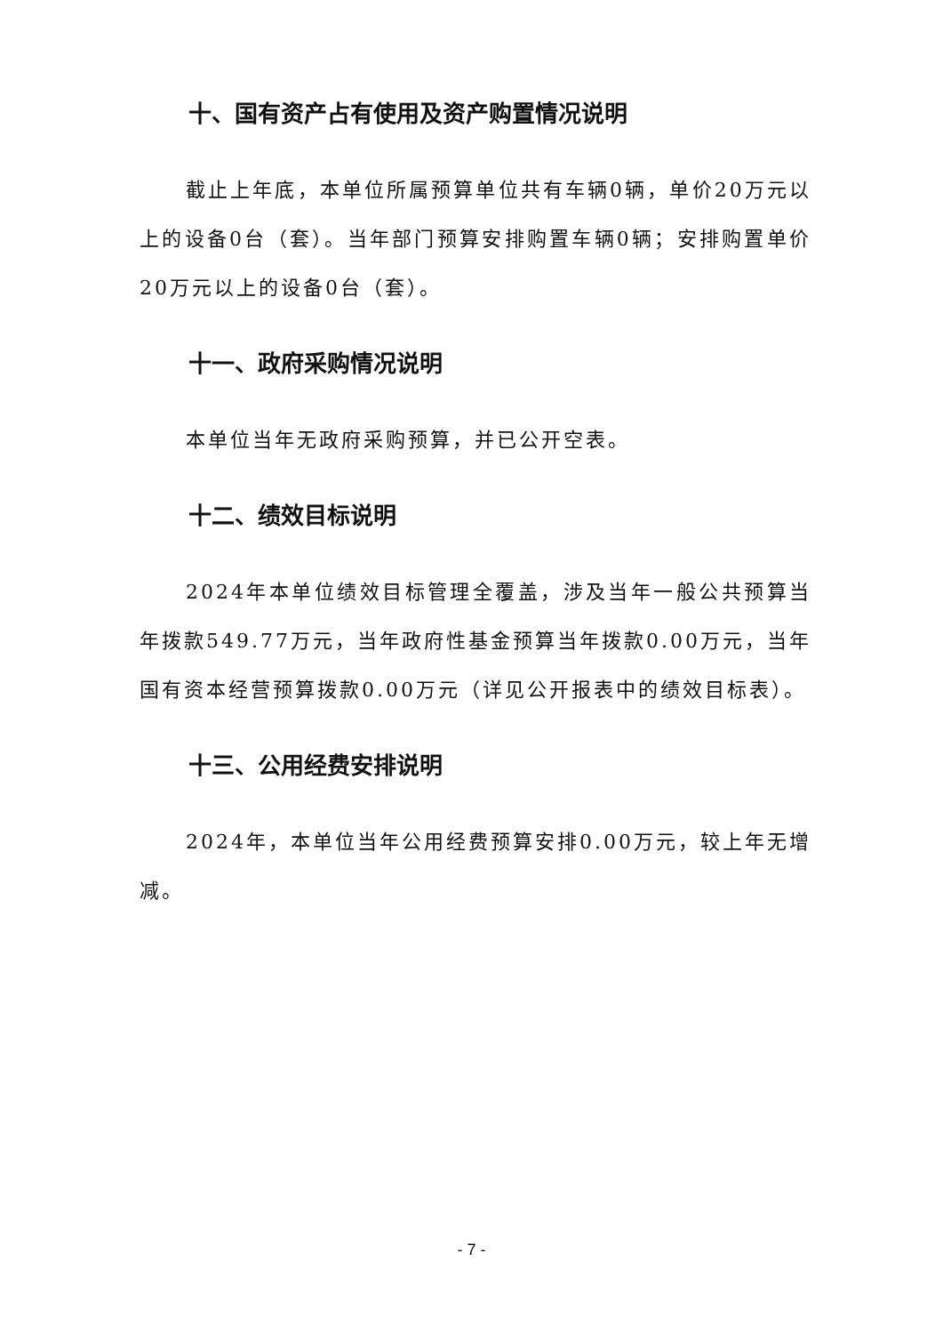十、国有资产占有使用及资产购置情况说明
截止上年底，本单位所属预算单位共有车辆0辆，单价20万元以上的设备0台（套）。当年部门预算安排购置车辆0辆；安排购置单价20万元以上的设备0台（套）。
十一、政府采购情况说明
本单位当年无政府采购预算，并已公开空表。
十二、绩效目标说明
2024年本单位绩效目标管理全覆盖，涉及当年一般公共预算当年拨款549.77万元，当年政府性基金预算当年拨款0.00万元，当年国有资本经营预算拨款0.00万元（详见公开报表中的绩效目标表）。
十三、公用经费安排说明
2024年，本单位当年公用经费预算安排0.00万元，较上年无增减。
- 7 -